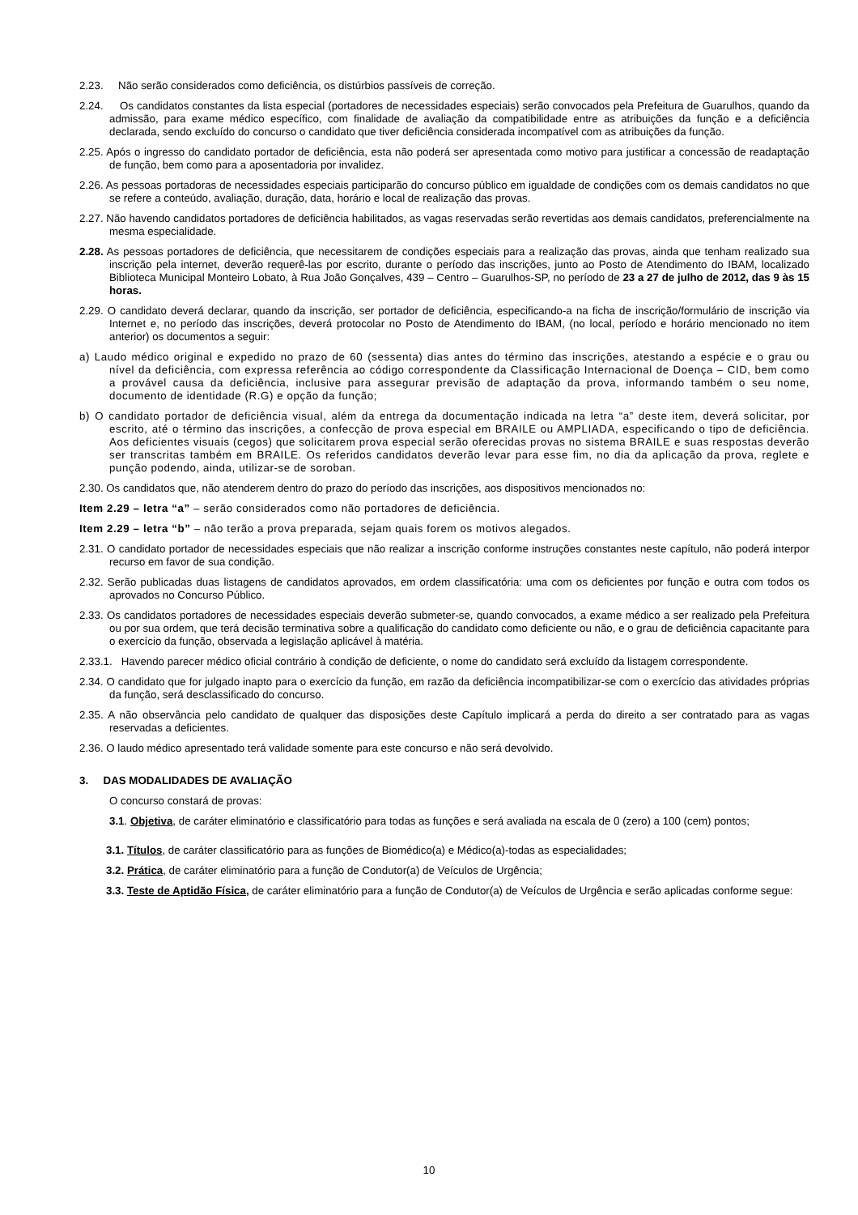2.23. Não serão considerados como deficiência, os distúrbios passíveis de correção.
2.24. Os candidatos constantes da lista especial (portadores de necessidades especiais) serão convocados pela Prefeitura de Guarulhos, quando da admissão, para exame médico específico, com finalidade de avaliação da compatibilidade entre as atribuições da função e a deficiência declarada, sendo excluído do concurso o candidato que tiver deficiência considerada incompatível com as atribuições da função.
2.25. Após o ingresso do candidato portador de deficiência, esta não poderá ser apresentada como motivo para justificar a concessão de readaptação de função, bem como para a aposentadoria por invalidez.
2.26. As pessoas portadoras de necessidades especiais participarão do concurso público em igualdade de condições com os demais candidatos no que se refere a conteúdo, avaliação, duração, data, horário e local de realização das provas.
2.27. Não havendo candidatos portadores de deficiência habilitados, as vagas reservadas serão revertidas aos demais candidatos, preferencialmente na mesma especialidade.
2.28. As pessoas portadores de deficiência, que necessitarem de condições especiais para a realização das provas, ainda que tenham realizado sua inscrição pela internet, deverão requerê-las por escrito, durante o período das inscrições, junto ao Posto de Atendimento do IBAM, localizado Biblioteca Municipal Monteiro Lobato, à Rua João Gonçalves, 439 – Centro – Guarulhos-SP, no período de 23 a 27 de julho de 2012, das 9 às 15 horas.
2.29. O candidato deverá declarar, quando da inscrição, ser portador de deficiência, especificando-a na ficha de inscrição/formulário de inscrição via Internet e, no período das inscrições, deverá protocolar no Posto de Atendimento do IBAM, (no local, período e horário mencionado no item anterior) os documentos a seguir:
a) Laudo médico original e expedido no prazo de 60 (sessenta) dias antes do término das inscrições, atestando a espécie e o grau ou nível da deficiência, com expressa referência ao código correspondente da Classificação Internacional de Doença – CID, bem como a provável causa da deficiência, inclusive para assegurar previsão de adaptação da prova, informando também o seu nome, documento de identidade (R.G) e opção da função;
b) O candidato portador de deficiência visual, além da entrega da documentação indicada na letra “a” deste item, deverá solicitar, por escrito, até o término das inscrições, a confecção de prova especial em BRAILE ou AMPLIADA, especificando o tipo de deficiência. Aos deficientes visuais (cegos) que solicitarem prova especial serão oferecidas provas no sistema BRAILE e suas respostas deverão ser transcritas também em BRAILE. Os referidos candidatos deverão levar para esse fim, no dia da aplicação da prova, reglete e punção podendo, ainda, utilizar-se de soroban.
2.30. Os candidatos que, não atenderem dentro do prazo do período das inscrições, aos dispositivos mencionados no:
Item 2.29 – letra “a” – serão considerados como não portadores de deficiência.
Item 2.29 – letra “b” – não terão a prova preparada, sejam quais forem os motivos alegados.
2.31. O candidato portador de necessidades especiais que não realizar a inscrição conforme instruções constantes neste capítulo, não poderá interpor recurso em favor de sua condição.
2.32. Serão publicadas duas listagens de candidatos aprovados, em ordem classificatória: uma com os deficientes por função e outra com todos os aprovados no Concurso Público.
2.33. Os candidatos portadores de necessidades especiais deverão submeter-se, quando convocados, a exame médico a ser realizado pela Prefeitura ou por sua ordem, que terá decisão terminativa sobre a qualificação do candidato como deficiente ou não, e o grau de deficiência capacitante para o exercício da função, observada a legislação aplicável à matéria.
2.33.1. Havendo parecer médico oficial contrário à condição de deficiente, o nome do candidato será excluído da listagem correspondente.
2.34. O candidato que for julgado inapto para o exercício da função, em razão da deficiência incompatibilizar-se com o exercício das atividades próprias da função, será desclassificado do concurso.
2.35. A não observância pelo candidato de qualquer das disposições deste Capítulo implicará a perda do direito a ser contratado para as vagas reservadas a deficientes.
2.36. O laudo médico apresentado terá validade somente para este concurso e não será devolvido.
3. DAS MODALIDADES DE AVALIAÇÃO
O concurso constará de provas:
3.1. Objetiva, de caráter eliminatório e classificatório para todas as funções e será avaliada na escala de 0 (zero) a 100 (cem) pontos;
3.1. Títulos, de caráter classificatório para as funções de Biomédico(a) e Médico(a)-todas as especialidades;
3.2. Prática, de caráter eliminatório para a função de Condutor(a) de Veículos de Urgência;
3.3. Teste de Aptidão Física, de caráter eliminatório para a função de Condutor(a) de Veículos de Urgência e serão aplicadas conforme segue:
10